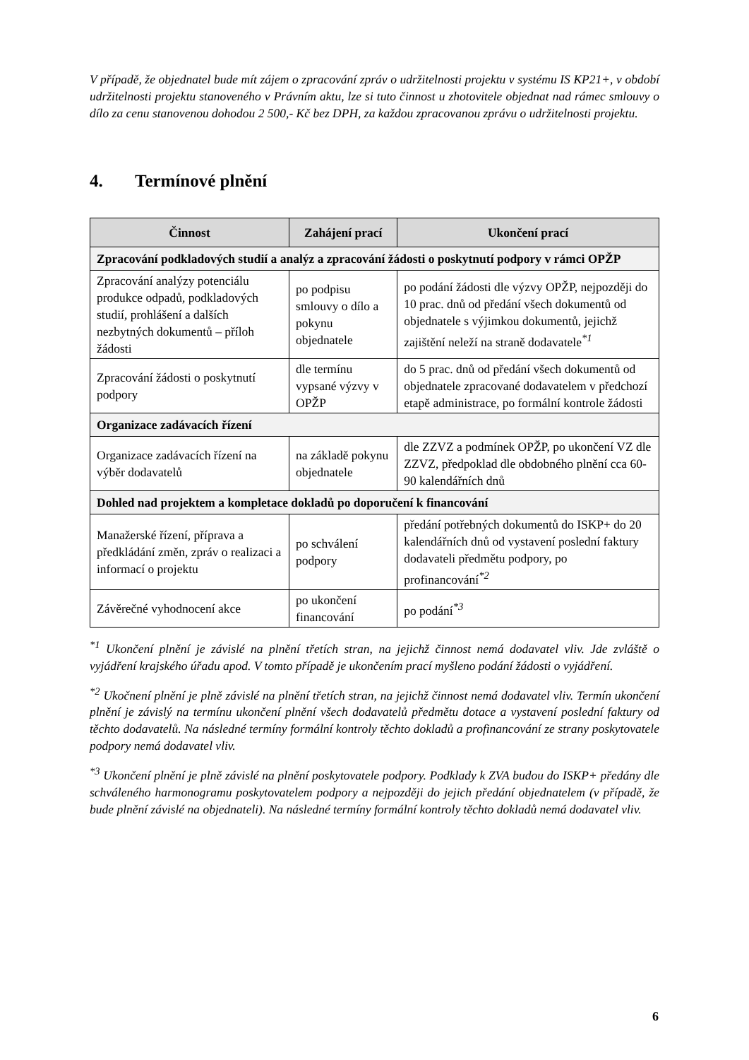V případě, že objednatel bude mít zájem o zpracování zpráv o udržitelnosti projektu v systému IS KP21+, v období udržitelnosti projektu stanoveného v Právním aktu, lze si tuto činnost u zhotovitele objednat nad rámec smlouvy o dílo za cenu stanovenou dohodou 2 500,- Kč bez DPH, za každou zpracovanou zprávu o udržitelnosti projektu.
4. Termínové plnění
| Činnost | Zahájení prací | Ukončení prací |
| --- | --- | --- |
| Zpracování podkladových studií a analýz a zpracování žádosti o poskytnutí podpory v rámci OPŽP | | |
| Zpracování analýzy potenciálu produkce odpadů, podkladových studií, prohlášení a dalších nezbytných dokumentů – příloh žádosti | po podpisu smlouvy o dílo a pokynu objednatele | po podání žádosti dle výzvy OPŽP, nejpozději do 10 prac. dnů od předání všech dokumentů od objednatele s výjimkou dokumentů, jejichž zajištění neleží na straně dodavatele<sup>*1</sup> |
| Zpracování žádosti o poskytnutí podpory | dle termínu vypsané výzvy v OPŽP | do 5 prac. dnů od předání všech dokumentů od objednatele zpracované dodavatelem v předchozí etapě administrace, po formální kontrole žádosti |
| Organizace zadávacích řízení | | |
| Organizace zadávacích řízení na výběr dodavatelů | na základě pokynu objednatele | dle ZZVZ a podmínek OPŽP, po ukončení VZ dle ZZVZ, předpoklad dle obdobného plnění cca 60-90 kalendářních dnů |
| Dohled nad projektem a kompletace dokladů po doporučení k financování | | |
| Manažerské řízení, příprava a předkládání změn, zpráv o realizaci a informací o projektu | po schválení podpory | předání potřebných dokumentů do ISKP+ do 20 kalendářních dnů od vystavení poslední faktury dodavateli předmětu podpory, po profinancování<sup>*2</sup> |
| Závěrečné vyhodnocení akce | po ukončení financování | po podání<sup>*3</sup> |
<sup>*1</sup> Ukončení plnění je závislé na plnění třetích stran, na jejichž činnost nemá dodavatel vliv. Jde zvláště o vyjádření krajského úřadu apod. V tomto případě je ukončením prací myšleno podání žádosti o vyjádření.
<sup>*2</sup> Ukočnení plnění je plně závislé na plnění třetích stran, na jejichž činnost nemá dodavatel vliv. Termín ukončení plnění je závislý na termínu ukončení plnění všech dodavatelů předmětu dotace a vystavení poslední faktury od těchto dodavatelů. Na následné termíny formální kontroly těchto dokladů a profinancování ze strany poskytovatele podpory nemá dodavatel vliv.
<sup>*3</sup> Ukončení plnění je plně závislé na plnění poskytovatele podpory. Podklady k ZVA budou do ISKP+ předány dle schváleného harmonogramu poskytovatelem podpory a nejpozději do jejich předání objednatelem (v případě, že bude plnění závislé na objednateli). Na následné termíny formální kontroly těchto dokladů nemá dodavatel vliv.
6